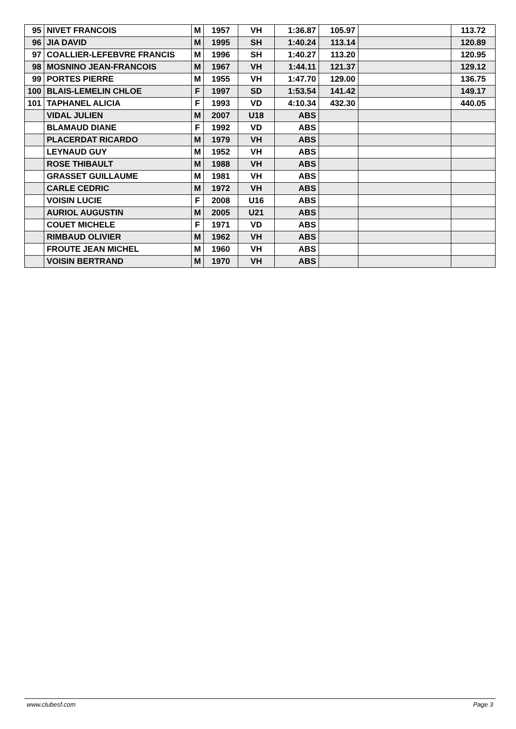| 95 | NIVET FRANCOIS | M | 1957 | VH | 1:36.87 | 105.97 | | 113.72 |
| 96 | JIA DAVID | M | 1995 | SH | 1:40.24 | 113.14 | | 120.89 |
| 97 | COALLIER-LEFEBVRE FRANCIS | M | 1996 | SH | 1:40.27 | 113.20 | | 120.95 |
| 98 | MOSNINO JEAN-FRANCOIS | M | 1967 | VH | 1:44.11 | 121.37 | | 129.12 |
| 99 | PORTES PIERRE | M | 1955 | VH | 1:47.70 | 129.00 | | 136.75 |
| 100 | BLAIS-LEMELIN CHLOE | F | 1997 | SD | 1:53.54 | 141.42 | | 149.17 |
| 101 | TAPHANEL ALICIA | F | 1993 | VD | 4:10.34 | 432.30 | | 440.05 |
| | VIDAL JULIEN | M | 2007 | U18 | ABS | | | |
| | BLAMAUD DIANE | F | 1992 | VD | ABS | | | |
| | PLACERDAT RICARDO | M | 1979 | VH | ABS | | | |
| | LEYNAUD GUY | M | 1952 | VH | ABS | | | |
| | ROSE THIBAULT | M | 1988 | VH | ABS | | | |
| | GRASSET GUILLAUME | M | 1981 | VH | ABS | | | |
| | CARLE CEDRIC | M | 1972 | VH | ABS | | | |
| | VOISIN LUCIE | F | 2008 | U16 | ABS | | | |
| | AURIOL AUGUSTIN | M | 2005 | U21 | ABS | | | |
| | COUET MICHELE | F | 1971 | VD | ABS | | | |
| | RIMBAUD OLIVIER | M | 1962 | VH | ABS | | | |
| | FROUTE JEAN MICHEL | M | 1960 | VH | ABS | | | |
| | VOISIN BERTRAND | M | 1970 | VH | ABS | | | |
www.clubesf.com Page 3